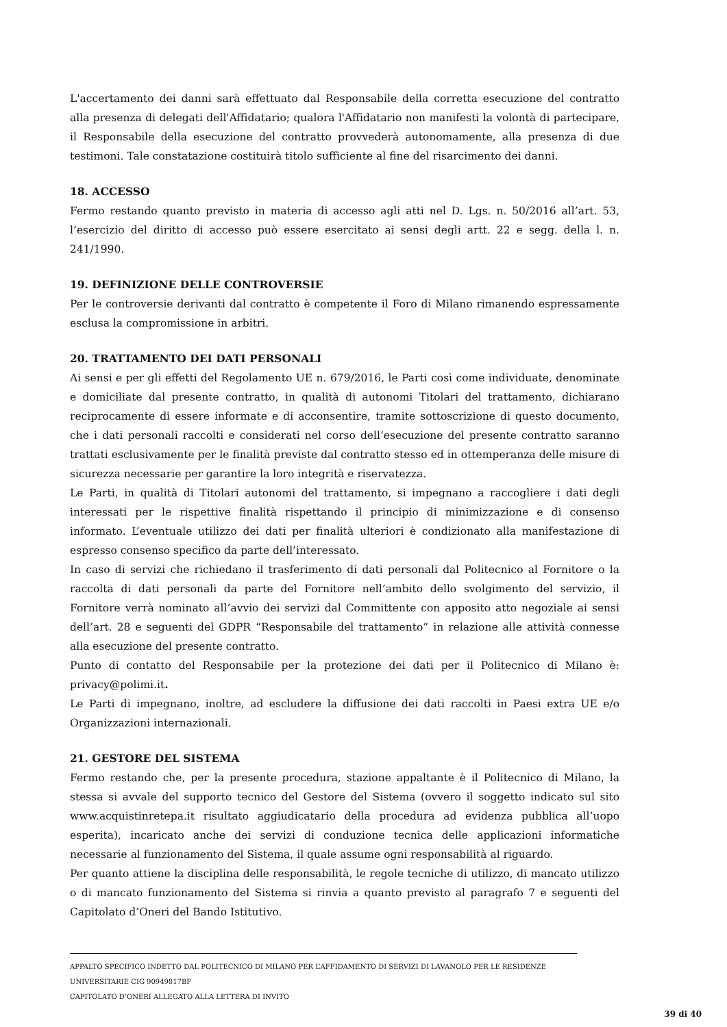L'accertamento dei danni sarà effettuato dal Responsabile della corretta esecuzione del contratto alla presenza di delegati dell'Affidatario; qualora l'Affidatario non manifesti la volontà di partecipare, il Responsabile della esecuzione del contratto provvederà autonomamente, alla presenza di due testimoni. Tale constatazione costituirà titolo sufficiente al fine del risarcimento dei danni.
18. ACCESSO
Fermo restando quanto previsto in materia di accesso agli atti nel D. Lgs. n. 50/2016 all’art. 53, l’esercizio del diritto di accesso può essere esercitato ai sensi degli artt. 22 e segg. della l. n. 241/1990.
19. DEFINIZIONE DELLE CONTROVERSIE
Per le controversie derivanti dal contratto è competente il Foro di Milano rimanendo espressamente esclusa la compromissione in arbitri.
20. TRATTAMENTO DEI DATI PERSONALI
Ai sensi e per gli effetti del Regolamento UE n. 679/2016, le Parti così come individuate, denominate e domiciliate dal presente contratto, in qualità di autonomi Titolari del trattamento, dichiarano reciprocamente di essere informate e di acconsentire, tramite sottoscrizione di questo documento, che i dati personali raccolti e considerati nel corso dell’esecuzione del presente contratto saranno trattati esclusivamente per le finalità previste dal contratto stesso ed in ottemperanza delle misure di sicurezza necessarie per garantire la loro integrità e riservatezza.
Le Parti, in qualità di Titolari autonomi del trattamento, si impegnano a raccogliere i dati degli interessati per le rispettive finalità rispettando il principio di minimizzazione e di consenso informato. L’eventuale utilizzo dei dati per finalità ulteriori è condizionato alla manifestazione di espresso consenso specifico da parte dell’interessato.
In caso di servizi che richiedano il trasferimento di dati personali dal Politecnico al Fornitore o la raccolta di dati personali da parte del Fornitore nell’ambito dello svolgimento del servizio, il Fornitore verrà nominato all’avvio dei servizi dal Committente con apposito atto negoziale ai sensi dell’art. 28 e seguenti del GDPR “Responsabile del trattamento” in relazione alle attività connesse alla esecuzione del presente contratto.
Punto di contatto del Responsabile per la protezione dei dati per il Politecnico di Milano è: privacy@polimi.it.
Le Parti di impegnano, inoltre, ad escludere la diffusione dei dati raccolti in Paesi extra UE e/o Organizzazioni internazionali.
21. GESTORE DEL SISTEMA
Fermo restando che, per la presente procedura, stazione appaltante è il Politecnico di Milano, la stessa si avvale del supporto tecnico del Gestore del Sistema (ovvero il soggetto indicato sul sito www.acquistinretepa.it risultato aggiudicatario della procedura ad evidenza pubblica all’uopo esperita), incaricato anche dei servizi di conduzione tecnica delle applicazioni informatiche necessarie al funzionamento del Sistema, il quale assume ogni responsabilità al riguardo.
Per quanto attiene la disciplina delle responsabilità, le regole tecniche di utilizzo, di mancato utilizzo o di mancato funzionamento del Sistema si rinvia a quanto previsto al paragrafo 7 e seguenti del Capitolato d’Oneri del Bando Istitutivo.
APPALTO SPECIFICO INDETTO DAL POLITECNICO DI MILANO PER L’AFFIDAMENTO DI SERVIZI DI LAVANOLO PER LE RESIDENZE UNIVERSITARIE CIG 90949817BF
CAPITOLATO D’ONERI ALLEGATO ALLA LETTERA DI INVITO
39 di 40